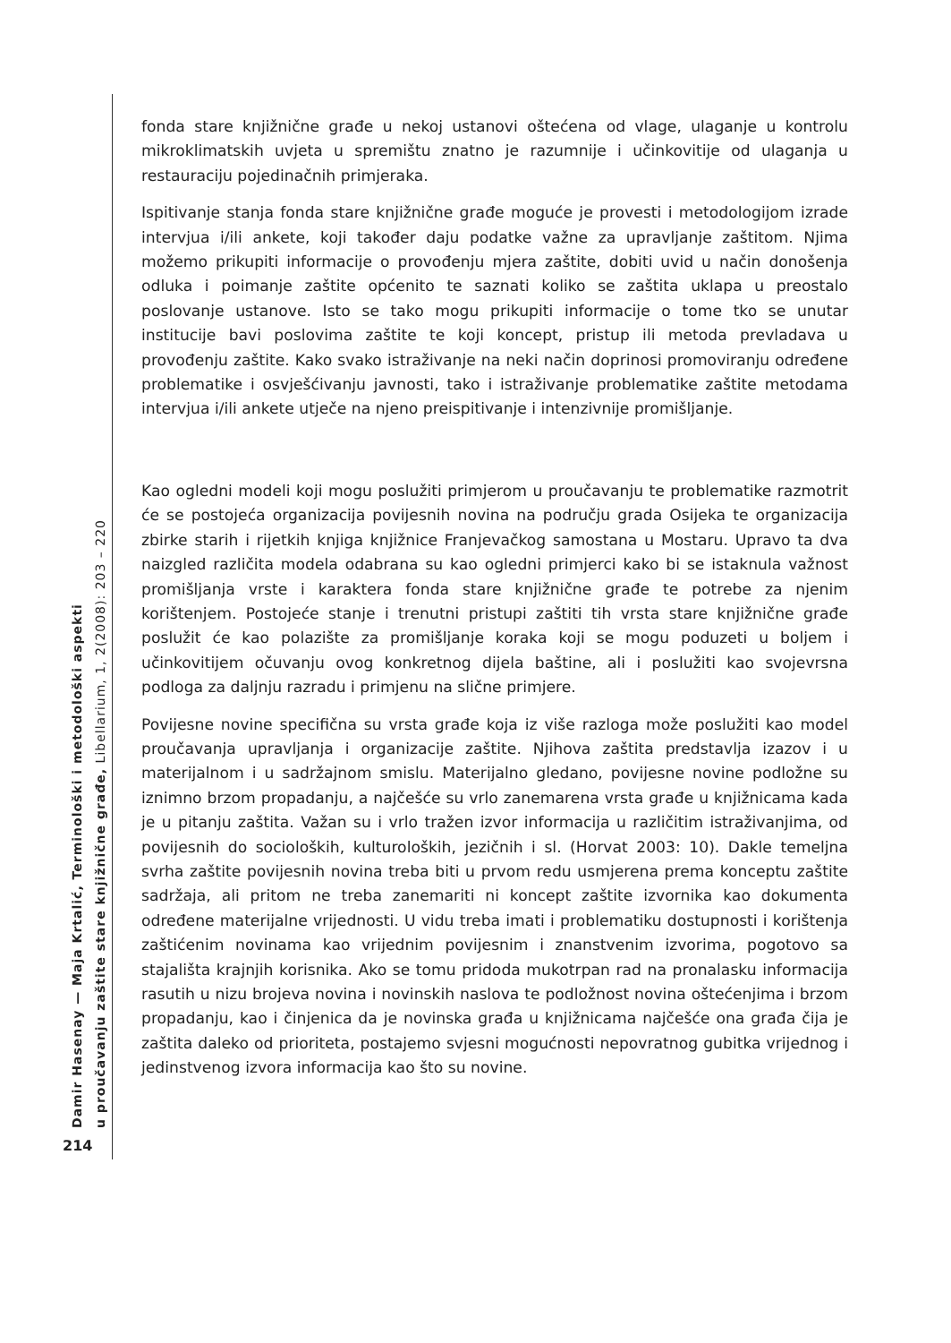Damir Hasenay — Maja Krtalić, Terminološki i metodološki aspekti
u proučavanju zaštite stare knjižnične građe, Libellarium, 1, 2(2008): 203 – 220
fonda stare knjižnične građe u nekoj ustanovi oštećena od vlage, ulaganje u kontrolu mikroklimatskih uvjeta u spremištu znatno je razumnije i učinkovitije od ulaganja u restauraciju pojedinačnih primjeraka.
Ispitivanje stanja fonda stare knjižnične građe moguće je provesti i metodologijom izrade intervjua i/ili ankete, koji također daju podatke važne za upravljanje zaštitom. Njima možemo prikupiti informacije o provođenju mjera zaštite, dobiti uvid u način donošenja odluka i poimanje zaštite općenito te saznati koliko se zaštita uklapa u preostalo poslovanje ustanove. Isto se tako mogu prikupiti informacije o tome tko se unutar institucije bavi poslovima zaštite te koji koncept, pristup ili metoda prevladava u provođenju zaštite. Kako svako istraživanje na neki način doprinosi promoviranju određene problematike i osvješćivanju javnosti, tako i istraživanje problematike zaštite metodama intervjua i/ili ankete utječe na njeno preispitivanje i intenzivnije promišljanje.
Kao ogledni modeli koji mogu poslužiti primjerom u proučavanju te problematike razmotrit će se postojeća organizacija povijesnih novina na području grada Osijeka te organizacija zbirke starih i rijetkih knjiga knjižnice Franjevačkog samostana u Mostaru. Upravo ta dva naizgled različita modela odabrana su kao ogledni primjerci kako bi se istaknula važnost promišljanja vrste i karaktera fonda stare knjižnične građe te potrebe za njenim korištenjem. Postojeće stanje i trenutni pristupi zaštiti tih vrsta stare knjižnične građe poslužit će kao polazište za promišljanje koraka koji se mogu poduzeti u boljem i učinkovitijem očuvanju ovog konkretnog dijela baštine, ali i poslužiti kao svojevrsna podloga za daljnju razradu i primjenu na slične primjere.
Povijesne novine specifična su vrsta građe koja iz više razloga može poslužiti kao model proučavanja upravljanja i organizacije zaštite. Njihova zaštita predstavlja izazov i u materijalnom i u sadržajnom smislu. Materijalno gledano, povijesne novine podložne su iznimno brzom propadanju, a najčešće su vrlo zanemarena vrsta građe u knjižnicama kada je u pitanju zaštita. Važan su i vrlo tražen izvor informacija u različitim istraživanjima, od povijesnih do socioloških, kulturoloških, jezičnih i sl. (Horvat 2003: 10). Dakle temeljna svrha zaštite povijesnih novina treba biti u prvom redu usmjerena prema konceptu zaštite sadržaja, ali pritom ne treba zanemariti ni koncept zaštite izvornika kao dokumenta određene materijalne vrijednosti. U vidu treba imati i problematiku dostupnosti i korištenja zaštićenim novinama kao vrijednim povijesnim i znanstvenim izvorima, pogotovo sa stajališta krajnjih korisnika. Ako se tomu pridoda mukotrpan rad na pronalasku informacija rasutih u nizu brojeva novina i novinskih naslova te podložnost novina oštećenjima i brzom propadanju, kao i činjenica da je novinska građa u knjižnicama najčešće ona građa čija je zaštita daleko od prioriteta, postajemo svjesni mogućnosti nepovratnog gubitka vrijednog i jedinstvenog izvora informacija kao što su novine.
214